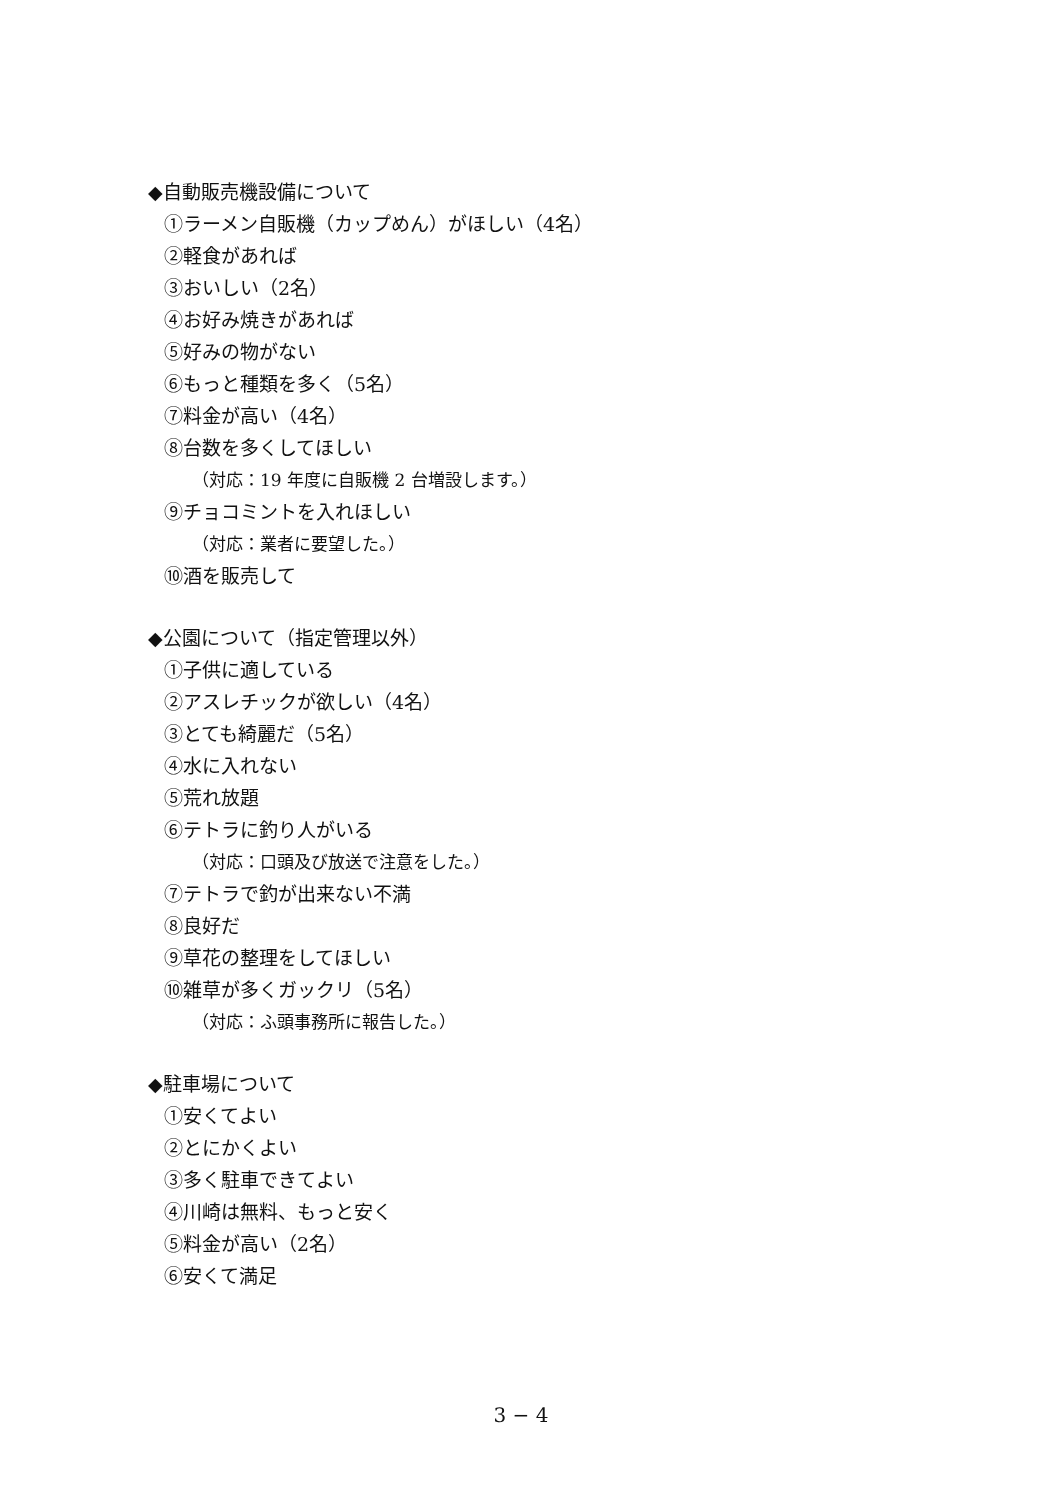◆自動販売機設備について
①ラーメン自販機（カップめん）がほしい（4名）
②軽食があれば
③おいしい（2名）
④お好み焼きがあれば
⑤好みの物がない
⑥もっと種類を多く（5名）
⑦料金が高い（4名）
⑧台数を多くしてほしい
（対応：19 年度に自販機 2 台増設します。）
⑨チョコミントを入れほしい
（対応：業者に要望した。）
⑩酒を販売して
◆公園について（指定管理以外）
①子供に適している
②アスレチックが欲しい（4名）
③とても綺麗だ（5名）
④水に入れない
⑤荒れ放題
⑥テトラに釣り人がいる
（対応：口頭及び放送で注意をした。）
⑦テトラで釣が出来ない不満
⑧良好だ
⑨草花の整理をしてほしい
⑩雑草が多くガックリ（5名）
（対応：ふ頭事務所に報告した。）
◆駐車場について
①安くてよい
②とにかくよい
③多く駐車できてよい
④川崎は無料、もっと安く
⑤料金が高い（2名）
⑥安くて満足
3 − 4